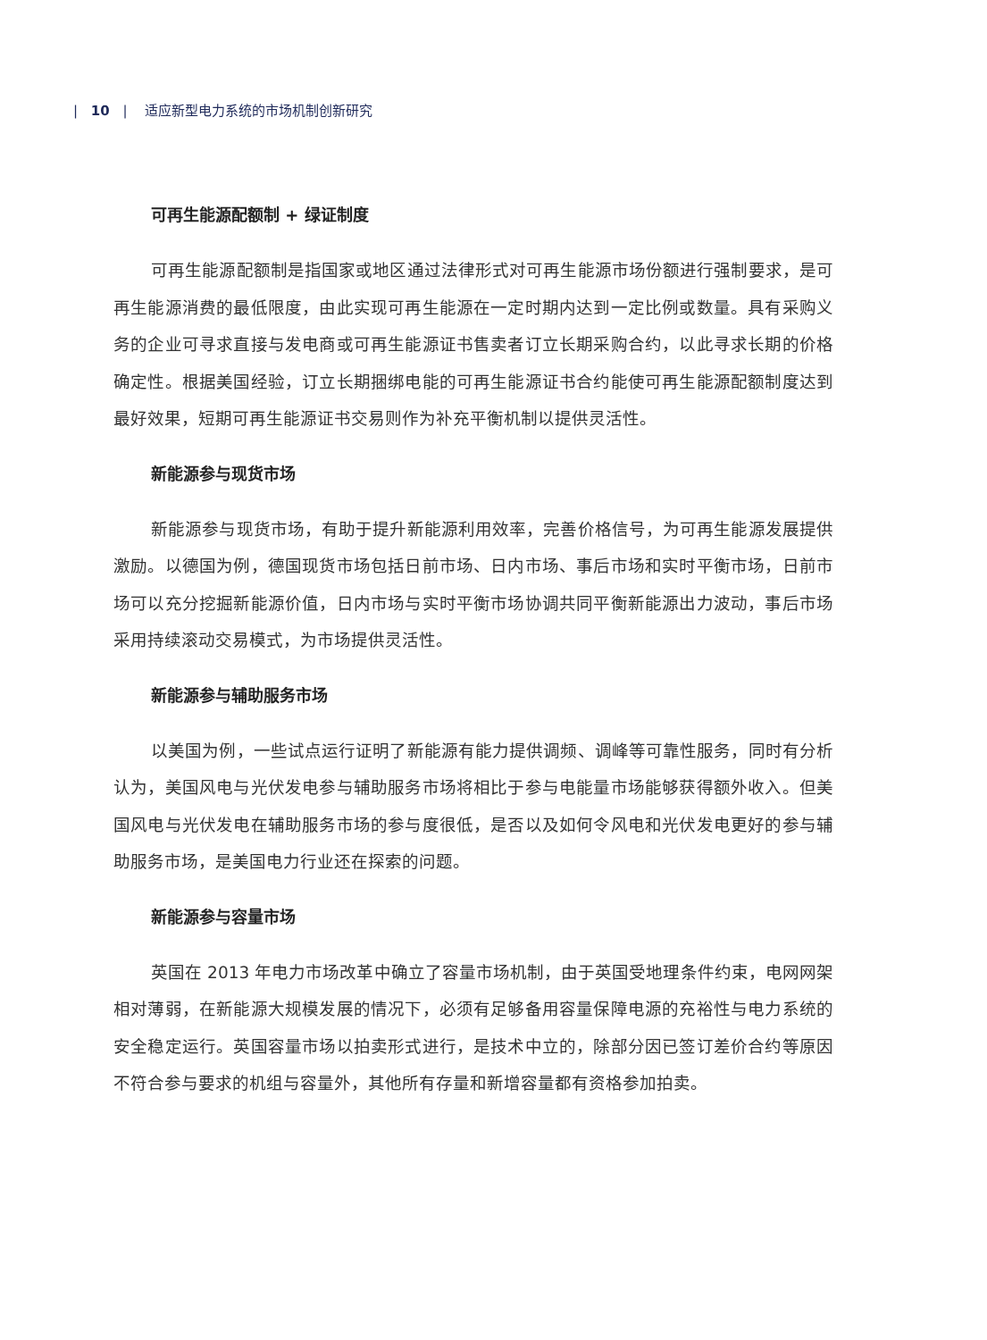| 10 | 适应新型电力系统的市场机制创新研究
可再生能源配额制 + 绿证制度
可再生能源配额制是指国家或地区通过法律形式对可再生能源市场份额进行强制要求，是可再生能源消费的最低限度，由此实现可再生能源在一定时期内达到一定比例或数量。具有采购义务的企业可寻求直接与发电商或可再生能源证书售卖者订立长期采购合约，以此寻求长期的价格确定性。根据美国经验，订立长期捆绑电能的可再生能源证书合约能使可再生能源配额制度达到最好效果，短期可再生能源证书交易则作为补充平衡机制以提供灵活性。
新能源参与现货市场
新能源参与现货市场，有助于提升新能源利用效率，完善价格信号，为可再生能源发展提供激励。以德国为例，德国现货市场包括日前市场、日内市场、事后市场和实时平衡市场，日前市场可以充分挖掘新能源价值，日内市场与实时平衡市场协调共同平衡新能源出力波动，事后市场采用持续滚动交易模式，为市场提供灵活性。
新能源参与辅助服务市场
以美国为例，一些试点运行证明了新能源有能力提供调频、调峰等可靠性服务，同时有分析认为，美国风电与光伏发电参与辅助服务市场将相比于参与电能量市场能够获得额外收入。但美国风电与光伏发电在辅助服务市场的参与度很低，是否以及如何令风电和光伏发电更好的参与辅助服务市场，是美国电力行业还在探索的问题。
新能源参与容量市场
英国在 2013 年电力市场改革中确立了容量市场机制，由于英国受地理条件约束，电网网架相对薄弱，在新能源大规模发展的情况下，必须有足够备用容量保障电源的充裕性与电力系统的安全稳定运行。英国容量市场以拍卖形式进行，是技术中立的，除部分因已签订差价合约等原因不符合参与要求的机组与容量外，其他所有存量和新增容量都有资格参加拍卖。